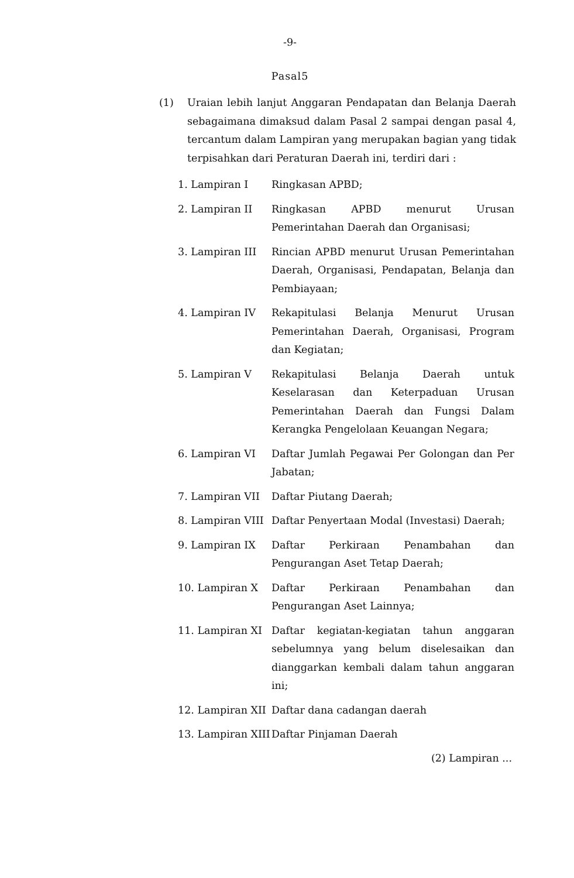-9-
Pasal5
(1) Uraian lebih lanjut Anggaran Pendapatan dan Belanja Daerah sebagaimana dimaksud dalam Pasal 2 sampai dengan pasal 4, tercantum dalam Lampiran yang merupakan bagian yang tidak terpisahkan dari Peraturan Daerah ini, terdiri dari :
1. Lampiran I Ringkasan APBD;
2. Lampiran II Ringkasan APBD menurut Urusan Pemerintahan Daerah dan Organisasi;
3. Lampiran III Rincian APBD menurut Urusan Pemerintahan Daerah, Organisasi, Pendapatan, Belanja dan Pembiayaan;
4. Lampiran IV Rekapitulasi Belanja Menurut Urusan Pemerintahan Daerah, Organisasi, Program dan Kegiatan;
5. Lampiran V Rekapitulasi Belanja Daerah untuk Keselarasan dan Keterpaduan Urusan Pemerintahan Daerah dan Fungsi Dalam Kerangka Pengelolaan Keuangan Negara;
6. Lampiran VI Daftar Jumlah Pegawai Per Golongan dan Per Jabatan;
7. Lampiran VII Daftar Piutang Daerah;
8. Lampiran VIII Daftar Penyertaan Modal (Investasi) Daerah;
9. Lampiran IX Daftar Perkiraan Penambahan dan Pengurangan Aset Tetap Daerah;
10. Lampiran X Daftar Perkiraan Penambahan dan Pengurangan Aset Lainnya;
11. Lampiran XI Daftar kegiatan-kegiatan tahun anggaran sebelumnya yang belum diselesaikan dan dianggarkan kembali dalam tahun anggaran ini;
12. Lampiran XII Daftar dana cadangan daerah
13. Lampiran XIII Daftar Pinjaman Daerah
(2) Lampiran ...